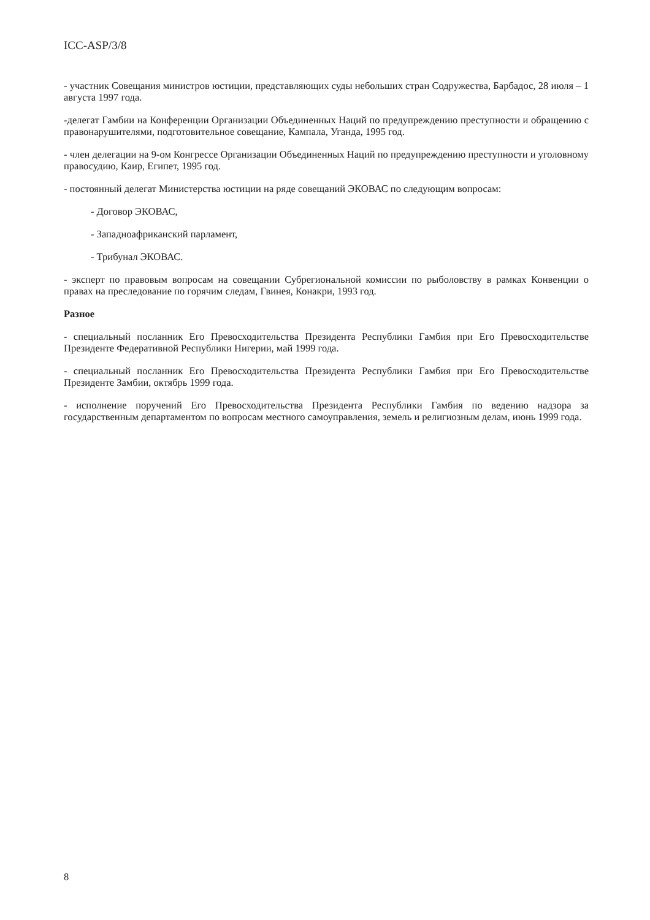ICC-ASP/3/8
- участник Совещания министров юстиции, представляющих суды небольших стран Содружества, Барбадос, 28 июля – 1 августа 1997 года.
-делегат Гамбии на Конференции Организации Объединенных Наций по предупреждению преступности и обращению с правонарушителями, подготовительное совещание, Кампала, Уганда, 1995 год.
- член делегации на 9-ом Конгрессе Организации Объединенных Наций по предупреждению преступности и уголовному правосудию, Каир, Египет, 1995 год.
- постоянный делегат Министерства юстиции на ряде совещаний ЭКОВАС по следующим вопросам:
- Договор ЭКОВАС,
- Западноафриканский парламент,
- Трибунал ЭКОВАС.
- эксперт по правовым вопросам на совещании Субрегиональной комиссии по рыболовству в рамках Конвенции о правах на преследование по горячим следам, Гвинея, Конакри, 1993 год.
Разное
- специальный посланник Его Превосходительства Президента Республики Гамбия при Его Превосходительстве Президенте Федеративной Республики Нигерии, май 1999 года.
- специальный посланник Его Превосходительства Президента Республики Гамбия при Его Превосходительстве Президенте Замбии, октябрь 1999 года.
- исполнение поручений Его Превосходительства Президента Республики Гамбия по ведению надзора за государственным департаментом по вопросам местного самоуправления, земель и религиозным делам, июнь 1999 года.
8